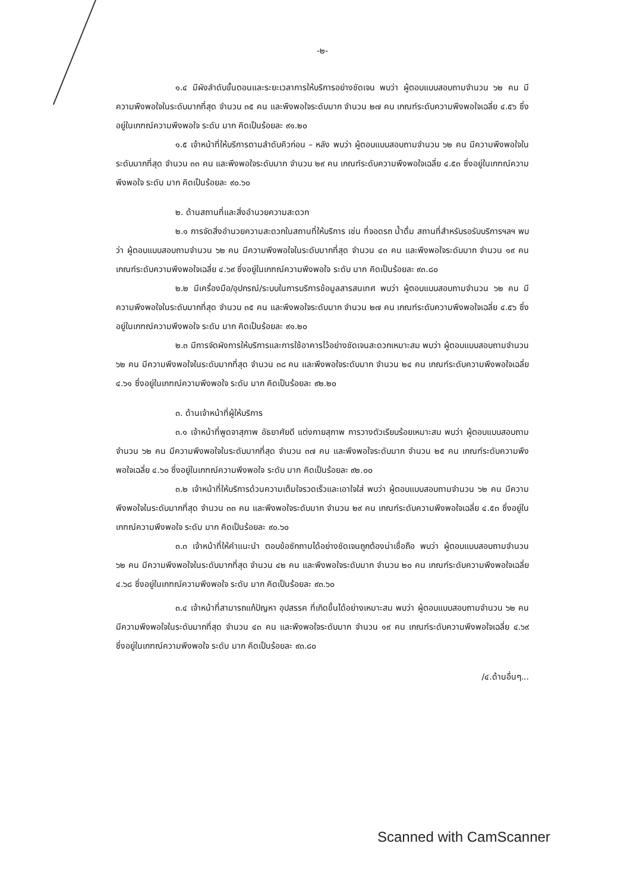-๒-
๑.๔ มีผังลำดับขั้นตอนและระยะเวลาการให้บริการอย่างชัดเจน พบว่า ผู้ตอบแบบสอบถามจำนวน ๖๒ คน มีความพึงพอใจในระดับมากที่สุด จำนวน ๓๕ คน และพึงพอใจระดับมาก จำนวน ๒๗ คน เกณฑ์ระดับความพึงพอใจเฉลี่ย ๔.๕๖ ซึ่งอยู่ในเกฑณ์ความพึงพอใจ ระดับ มาก คิดเป็นร้อยละ ๙๑.๒๐
๑.๕ เจ้าหน้าที่ให้บริการตามลำดับคิวก่อน – หลัง พบว่า ผู้ตอบแบบสอบถามจำนวน ๖๒ คน มีความพึงพอใจในระดับมากที่สุด จำนวน ๓๓ คน และพึงพอใจระดับมาก จำนวน ๒๙ คน เกณฑ์ระดับความพึงพอใจเฉลี่ย ๔.๕๓ ซึ่งอยู่ในเกฑณ์ความพึงพอใจ ระดับ มาก คิดเป็นร้อยละ ๙๐.๖๐
๒. ด้านสถานที่และสิ่งอำนวยความสะดวก
๒.๑ การจัดสิ่งอำนวยความสะดวกในสถานที่ให้บริการ เช่น ที่จอดรถ น้ำดื่ม สถานที่สำหรับรอรับบริการฯลฯ พบว่า ผู้ตอบแบบสอบถามจำนวน ๖๒ คน มีความพึงพอใจในระดับมากที่สุด จำนวน ๔๓ คน และพึงพอใจระดับมาก จำนวน ๑๙ คน เกณฑ์ระดับความพึงพอใจเฉลี่ย ๔.๖๙ ซึ่งอยู่ในเกฑณ์ความพึงพอใจ ระดับ มาก คิดเป็นร้อยละ ๙๓.๘๐
๒.๒ มีเครื่องมือ/อุปกรณ์/ระบบในการบริการข้อมูลสารสนเทศ พบว่า ผู้ตอบแบบสอบถามจำนวน ๖๒ คน มีความพึงพอใจในระดับมากที่สุด จำนวน ๓๕ คน และพึงพอใจระดับมาก จำนวน ๒๗ คน เกณฑ์ระดับความพึงพอใจเฉลี่ย ๔.๕๖ ซึ่งอยู่ในเกฑณ์ความพึงพอใจ ระดับ มาก คิดเป็นร้อยละ ๙๑.๒๐
๒.๓ มีการจัดผังการให้บริการและการใช้อาคารไว้อย่างชัดเจนสะดวกเหมาะสม พบว่า ผู้ตอบแบบสอบถามจำนวน ๖๒ คน มีความพึงพอใจในระดับมากที่สุด จำนวน ๓๘ คน และพึงพอใจระดับมาก จำนวน ๒๔ คน เกณฑ์ระดับความพึงพอใจเฉลี่ย ๔.๖๑ ซึ่งอยู่ในเกฑณ์ความพึงพอใจ ระดับ มาก คิดเป็นร้อยละ ๙๒.๒๐
๓. ด้านเจ้าหน้าที่ผู้ให้บริการ
๓.๑ เจ้าหน้าที่พูดจาสุภาพ อัธยาศัยดี แต่งกายสุภาพ การวางตัวเรียบร้อยเหมาะสม พบว่า ผู้ตอบแบบสอบถามจำนวน ๖๒ คน มีความพึงพอใจในระดับมากที่สุด จำนวน ๓๗ คน และพึงพอใจระดับมาก จำนวน ๒๕ คน เกณฑ์ระดับความพึงพอใจเฉลี่ย ๔.๖๐ ซึ่งอยู่ในเกฑณ์ความพึงพอใจ ระดับ มาก คิดเป็นร้อยละ ๙๒.๐๐
๓.๒ เจ้าหน้าที่ให้บริการด้วนความเต็มใจรวดเร็วและเอาใจใส่ พบว่า ผู้ตอบแบบสอบถามจำนวน ๖๒ คน มีความพึงพอใจในระดับมากที่สุด จำนวน ๓๓ คน และพึงพอใจระดับมาก จำนวน ๒๙ คน เกณฑ์ระดับความพึงพอใจเฉลี่ย ๔.๕๓ ซึ่งอยู่ในเกฑณ์ความพึงพอใจ ระดับ มาก คิดเป็นร้อยละ ๙๐.๖๐
๓.๓ เจ้าหน้าที่ให้คำแนะนำ ตอบข้อซักถามได้อย่างชัดเจนถูกต้องน่าเชื่อถือ พบว่า ผู้ตอบแบบสอบถามจำนวน ๖๒ คน มีความพึงพอใจในระดับมากที่สุด จำนวน ๔๒ คน และพึงพอใจระดับมาก จำนวน ๒๐ คน เกณฑ์ระดับความพึงพอใจเฉลี่ย ๔.๖๘ ซึ่งอยู่ในเกฑณ์ความพึงพอใจ ระดับ มาก คิดเป็นร้อยละ ๙๓.๖๐
๓.๔ เจ้าหน้าที่สามารถแก้ปัญหา อุปสรรค ที่เกิดขึ้นได้อย่างเหมาะสม พบว่า ผู้ตอบแบบสอบถามจำนวน ๖๒ คน มีความพึงพอใจในระดับมากที่สุด จำนวน ๔๓ คน และพึงพอใจระดับมาก จำนวน ๑๙ คน เกณฑ์ระดับความพึงพอใจเฉลี่ย ๔.๖๙ ซึ่งอยู่ในเกฑณ์ความพึงพอใจ ระดับ มาก คิดเป็นร้อยละ ๙๓.๘๐
/๔.ด้านอื่นๆ...
Scanned with CamScanner